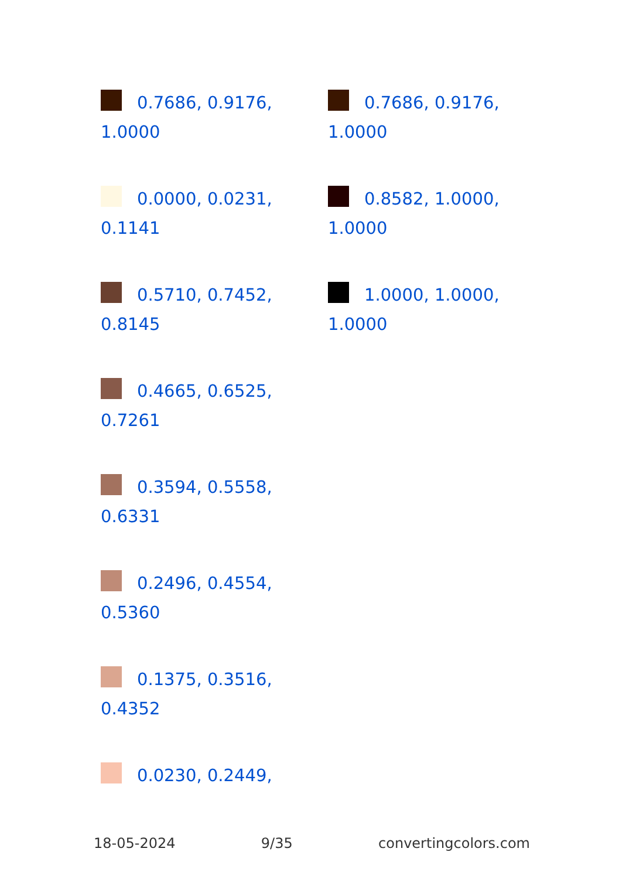0.7686, 0.9176, 1.0000
0.0000, 0.0231, 0.1141
0.5710, 0.7452, 0.8145
0.4665, 0.6525, 0.7261
0.3594, 0.5558, 0.6331
0.2496, 0.4554, 0.5360
0.1375, 0.3516, 0.4352
0.0230, 0.2449,
0.7686, 0.9176, 1.0000
0.8582, 1.0000, 1.0000
1.0000, 1.0000, 1.0000
18-05-2024 9/35 convertingcolors.com